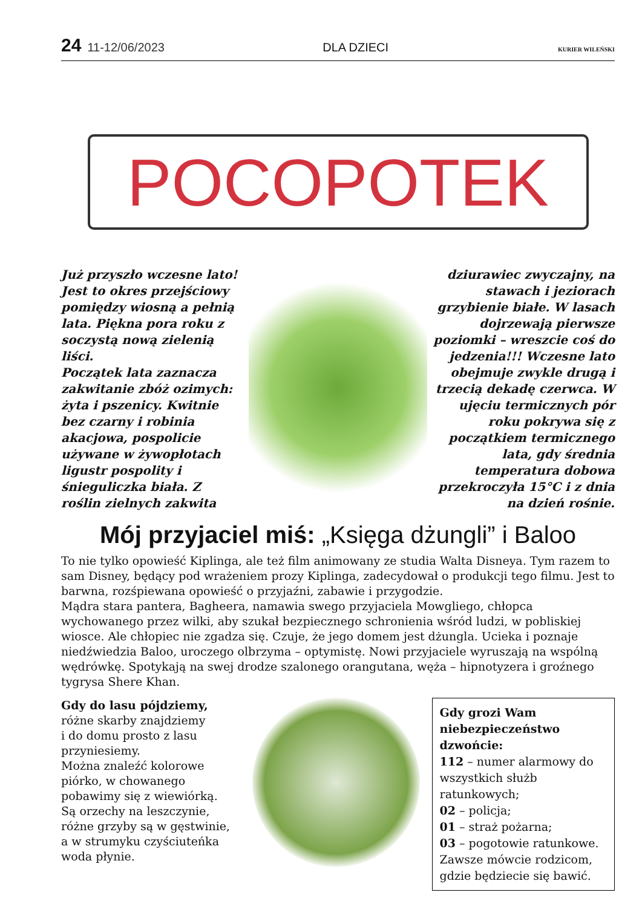24 11-12/06/2023 DLA DZIECI KURIER WILEŃSKI
POCOPOTEK
Już przyszło wczesne lato! Jest to okres przejściowy pomiędzy wiosną a pełnią lata. Piękna pora roku z soczystą nową zielenią liści.
Początek lata zaznacza zakwitanie zbóż ozimych: żyta i pszenicy. Kwitnie bez czarny i robinia akacjowa, pospolicie używane w żywopłotach ligustr pospolity i śnieguliczka biała. Z roślin zielnych zakwita
dziurawiec zwyczajny, na stawach i jeziorach grzybienie białe. W lasach dojrzewają pierwsze poziomki – wreszcie coś do jedzenia!!! Wczesne lato obejmuje zwykle drugą i trzecią dekadę czerwca. W ujęciu termicznych pór roku pokrywa się z początkiem termicznego lata, gdy średnia temperatura dobowa przekroczyła 15°C i z dnia na dzień rośnie.
Mój przyjaciel miś: „Księga dżungli” i Baloo
To nie tylko opowieść Kiplinga, ale też film animowany ze studia Walta Disneya. Tym razem to sam Disney, będący pod wrażeniem prozy Kiplinga, zadecydował o produkcji tego filmu. Jest to barwna, rozśpiewana opowieść o przyjaźni, zabawie i przygodzie.
Mądra stara pantera, Bagheera, namawia swego przyjaciela Mowgliego, chłopca wychowanego przez wilki, aby szukał bezpiecznego schronienia wśród ludzi, w pobliskiej wiosce. Ale chłopiec nie zgadza się. Czuje, że jego domem jest dżungla. Ucieka i poznaje niedźwiedzia Baloo, uroczego olbrzyma – optymistę. Nowi przyjaciele wyruszają na wspólną wędrówkę. Spotykają na swej drodze szalonego orangutana, węża – hipnotyzera i groźnego tygrysa Shere Khan.
Gdy do lasu pójdziemy, różne skarby znajdziemy
i do domu prosto z lasu przyniesiemy.
Można znaleźć kolorowe piórko, w chowanego pobawimy się z wiewiórką.
Są orzechy na leszczynie, różne grzyby są w gęstwinie, a w strumyku czyściuteńka woda płynie.
Gdy grozi Wam niebezpieczeństwo dzwońcie:
112 – numer alarmowy do wszystkich służb ratunkowych;
02 – policja;
01 – straż pożarna;
03 – pogotowie ratunkowe.
Zawsze mówcie rodzicom, gdzie będziecie się bawić.